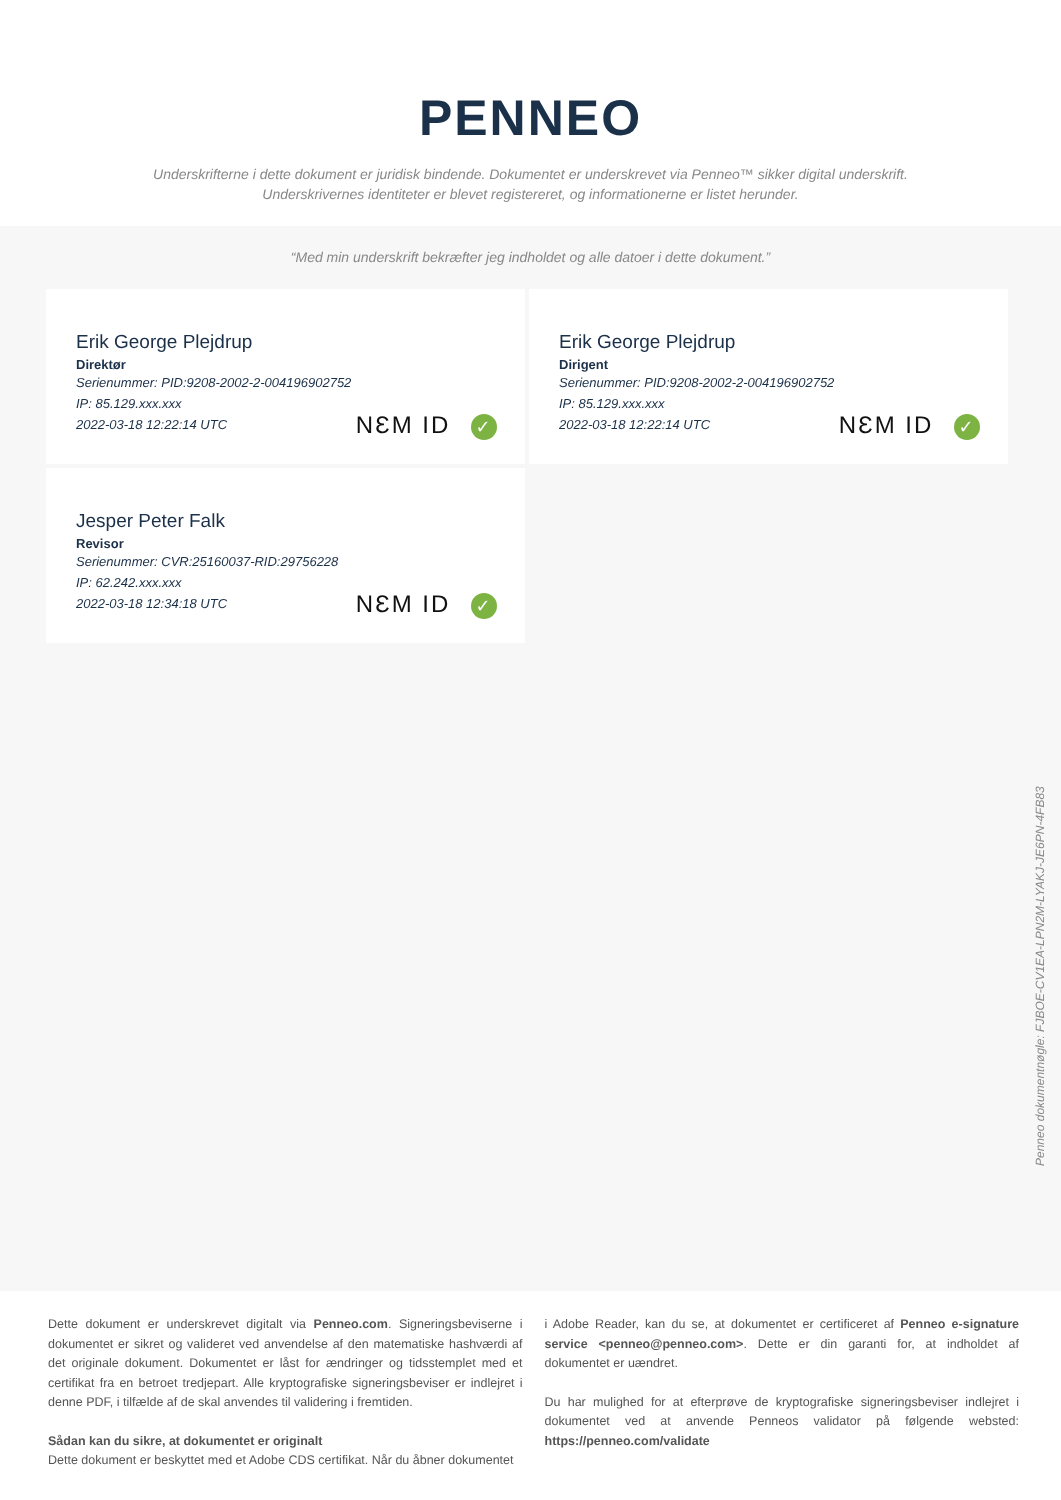PENNEO
Underskrifterne i dette dokument er juridisk bindende. Dokumentet er underskrevet via Penneo™ sikker digital underskrift.
Underskrivernes identiteter er blevet registereret, og informationerne er listet herunder.
“Med min underskrift bekræfter jeg indholdet og alle datoer i dette dokument.”
Erik George Plejdrup
Direktør
Serienummer: PID:9208-2002-2-004196902752
IP: 85.129.xxx.xxx
2022-03-18 12:22:14 UTC
NƐM ID ✓
Erik George Plejdrup
Dirigent
Serienummer: PID:9208-2002-2-004196902752
IP: 85.129.xxx.xxx
2022-03-18 12:22:14 UTC
NƐM ID ✓
Jesper Peter Falk
Revisor
Serienummer: CVR:25160037-RID:29756228
IP: 62.242.xxx.xxx
2022-03-18 12:34:18 UTC
NƐM ID ✓
Penneo dokumentnøgle: FJBOE-CV1EA-LPN2M-LYAKJ-JE6PN-4FB83
Dette dokument er underskrevet digitalt via Penneo.com. Signeringsbeviserne i dokumentet er sikret og valideret ved anvendelse af den matematiske hashværdi af det originale dokument. Dokumentet er låst for ændringer og tidsstemplet med et certifikat fra en betroet tredjepart. Alle kryptografiske signeringsbeviser er indlejret i denne PDF, i tilfælde af de skal anvendes til validering i fremtiden.
Sådan kan du sikre, at dokumentet er originalt
Dette dokument er beskyttet med et Adobe CDS certifikat. Når du åbner dokumentet
i Adobe Reader, kan du se, at dokumentet er certificeret af Penneo e-signature service <penneo@penneo.com>. Dette er din garanti for, at indholdet af dokumentet er uændret.
Du har mulighed for at efterprøve de kryptografiske signeringsbeviser indlejret i dokumentet ved at anvende Penneos validator på følgende websted: https://penneo.com/validate